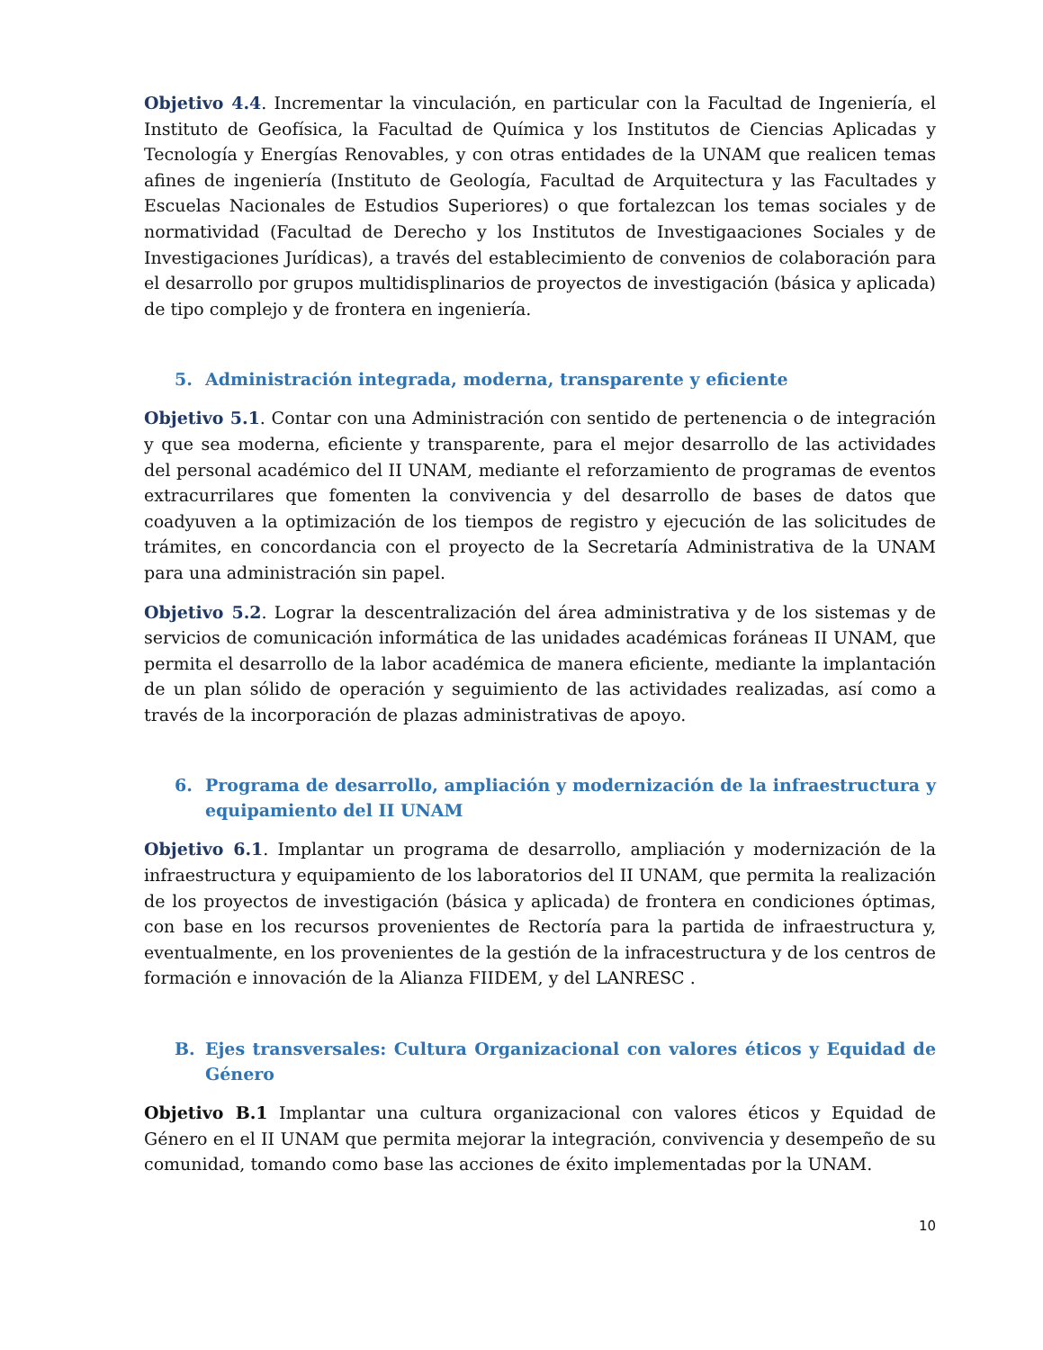Objetivo 4.4. Incrementar la vinculación, en particular con la Facultad de Ingeniería, el Instituto de Geofísica, la Facultad de Química y los Institutos de Ciencias Aplicadas y Tecnología y Energías Renovables, y con otras entidades de la UNAM que realicen temas afines de ingeniería (Instituto de Geología, Facultad de Arquitectura y las Facultades y Escuelas Nacionales de Estudios Superiores) o que fortalezcan los temas sociales y de normatividad (Facultad de Derecho y los Institutos de Investigaaciones Sociales y de Investigaciones Jurídicas), a través del establecimiento de convenios de colaboración para el desarrollo por grupos multidisplinarios de proyectos de investigación (básica y aplicada) de tipo complejo y de frontera en ingeniería.
5. Administración integrada, moderna, transparente y eficiente
Objetivo 5.1. Contar con una Administración con sentido de pertenencia o de integración y que sea moderna, eficiente y transparente, para el mejor desarrollo de las actividades del personal académico del II UNAM, mediante el reforzamiento de programas de eventos extracurrilares que fomenten la convivencia y del desarrollo de bases de datos que coadyuven a la optimización de los tiempos de registro y ejecución de las solicitudes de trámites, en concordancia con el proyecto de la Secretaría Administrativa de la UNAM para una administración sin papel.
Objetivo 5.2. Lograr la descentralización del área administrativa y de los sistemas y de servicios de comunicación informática de las unidades académicas foráneas II UNAM, que permita el desarrollo de la labor académica de manera eficiente, mediante la implantación de un plan sólido de operación y seguimiento de las actividades realizadas, así como a través de la incorporación de plazas administrativas de apoyo.
6. Programa de desarrollo, ampliación y modernización de la infraestructura y equipamiento del II UNAM
Objetivo 6.1. Implantar un programa de desarrollo, ampliación y modernización de la infraestructura y equipamiento de los laboratorios del II UNAM, que permita la realización de los proyectos de investigación (básica y aplicada) de frontera en condiciones óptimas, con base en los recursos provenientes de Rectoría para la partida de infraestructura y, eventualmente, en los provenientes de la gestión de la infracestructura y de los centros de formación e innovación de la Alianza FIIDEM, y del LANRESC .
B. Ejes transversales: Cultura Organizacional con valores éticos y Equidad de Género
Objetivo B.1 Implantar una cultura organizacional con valores éticos y Equidad de Género en el II UNAM que permita mejorar la integración, convivencia y desempeño de su comunidad, tomando como base las acciones de éxito implementadas por la UNAM.
10